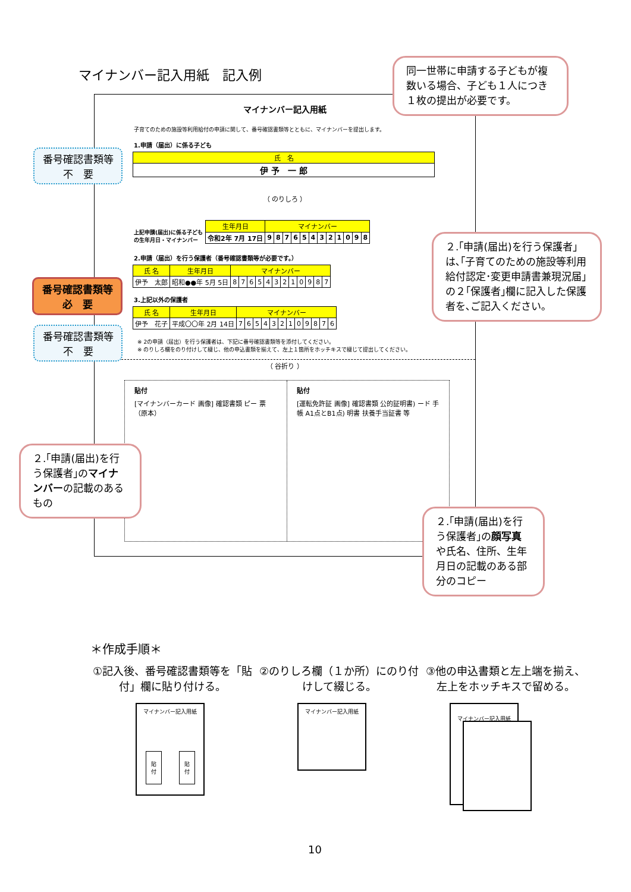マイナンバー記入用紙　記入例
マイナンバー記入用紙
子育てのための施設等利用給付の申請に関して、番号確認書類等とともに、マイナンバーを提出します。
1.申請（届出）に係る子ども
| 氏 名 |
| --- |
| 伊 予 一 郎 |
（ のりしろ ）
上記申請(届出)に係る子どもの生年月日・マイナンバー
| 生年月日 | マイナンバー | | | | | | | | | | | |
| --- | --- | --- | --- | --- | --- | --- | --- | --- | --- | --- | --- | --- |
| 令和2年 7月 17日 | 9 | 8 | 7 | 6 | 5 | 4 | 3 | 2 | 1 | 0 | 9 | 8 |
2.申請（届出）を行う保護者（番号確認書類等が必要です。）
| 氏 名 | 生年月日 | マイナンバー | | | | | | | | | | | |
| --- | --- | --- | --- | --- | --- | --- | --- | --- | --- | --- | --- | --- | --- |
| 伊予 太郎 | 昭和●●年 5月 5日 | 8 | 7 | 6 | 5 | 4 | 3 | 2 | 1 | 0 | 9 | 8 | 7 |
3.上記以外の保護者
| 氏 名 | 生年月日 | マイナンバー | | | | | | | | | | | |
| --- | --- | --- | --- | --- | --- | --- | --- | --- | --- | --- | --- | --- | --- |
| 伊予 花子 | 平成〇〇年 2月 14日 | 7 | 6 | 5 | 4 | 3 | 2 | 1 | 0 | 9 | 8 | 7 | 6 |
※ 2の申請（届出）を行う保護者は、下記に番号確認書類等を添付してください。
※ のりしろ欄をのり付けして綴じ、他の申込書類を揃えて、左上１箇所をホッチキスで綴じて提出してください。
（ 谷折り ）
貼付
[マイナンバーカード 画像] 確認書類 ピー 票（原本）
貼付
[運転免許証 画像] 確認書類 公的証明書) ード 手帳 A1点とB1点) 明書 扶養手当証書 等
同一世帯に申請する子どもが複数いる場合、子ども１人につき１枚の提出が必要です。
番号確認書類等
不　要
番号確認書類等
必　要
番号確認書類等
不　要
２.｢申請(届出)を行う保護者｣は､｢子育てのための施設等利用給付認定･変更申請書兼現況届｣の２｢保護者｣欄に記入した保護者を､ご記入ください｡
２.｢申請(届出)を行う保護者｣のマイナンバーの記載のあるもの
２.｢申請(届出)を行う保護者｣の顔写真や氏名、住所、生年月日の記載のある部分のコピー
＊作成手順＊
①記入後、番号確認書類等を「貼付」欄に貼り付ける。
②のりしろ欄（１か所）にのり付けして綴じる。
③他の申込書類と左上端を揃え、左上をホッチキスで留める。
マイナンバー記入用紙
貼
付
貼
付
マイナンバー記入用紙 マイナンバー記入用紙
10